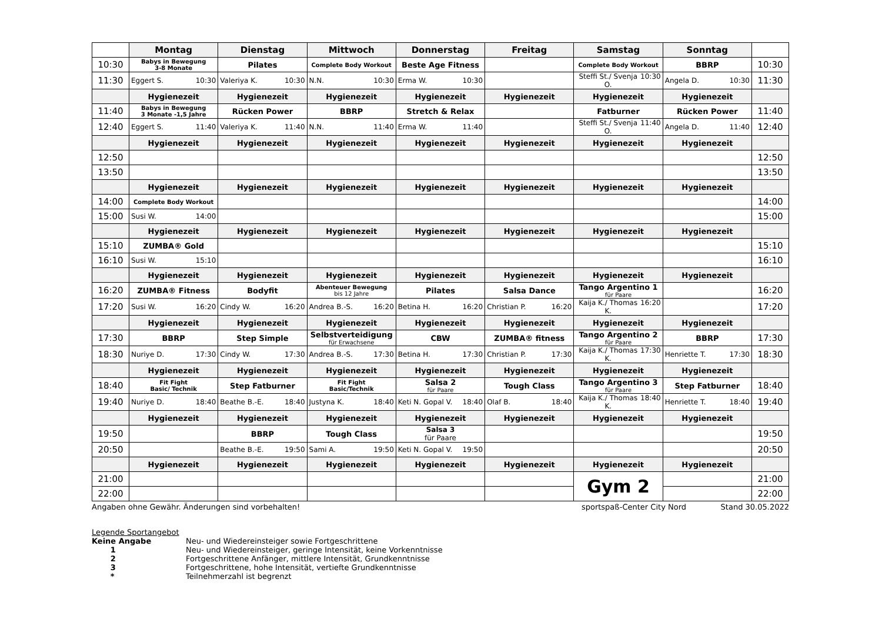| | Montag | Dienstag | Mittwoch | Donnerstag | Freitag | Samstag | Sonntag | |
| --- | --- | --- | --- | --- | --- | --- | --- | --- |
| 10:30 | Babys in Bewegung 3-8 Monate | Pilates | Complete Body Workout | Beste Age Fitness | | Complete Body Workout | BBRP | 10:30 |
| 11:30 | Eggert S. 10:30 | Valeriya K. 10:30 | N.N. 10:30 | Erma W. 10:30 | | Steffi St./ Svenja O. 10:30 | Angela D. 10:30 | 11:30 |
| | Hygienezeit | Hygienezeit | Hygienezeit | Hygienezeit | Hygienezeit | Hygienezeit | Hygienezeit | |
| 11:40 | Babys in Bewegung 3 Monate -1,5 Jahre | Rücken Power | BBRP | Stretch & Relax | | Fatburner | Rücken Power | 11:40 |
| 12:40 | Eggert S. 11:40 | Valeriya K. 11:40 | N.N. 11:40 | Erma W. 11:40 | | Steffi St./ Svenja O. 11:40 | Angela D. 11:40 | 12:40 |
| | Hygienezeit | Hygienezeit | Hygienezeit | Hygienezeit | Hygienezeit | Hygienezeit | Hygienezeit | |
| 12:50 | | | | | | | | 12:50 |
| 13:50 | | | | | | | | 13:50 |
| | Hygienezeit | Hygienezeit | Hygienezeit | Hygienezeit | Hygienezeit | Hygienezeit | Hygienezeit | |
| 14:00 | Complete Body Workout | | | | | | | 14:00 |
| 15:00 | Susi W. 14:00 | | | | | | | 15:00 |
| | Hygienezeit | Hygienezeit | Hygienezeit | Hygienezeit | Hygienezeit | Hygienezeit | Hygienezeit | |
| 15:10 | ZUMBA® Gold | | | | | | | 15:10 |
| 16:10 | Susi W. 15:10 | | | | | | | 16:10 |
| | Hygienezeit | Hygienezeit | Hygienezeit | Hygienezeit | Hygienezeit | Hygienezeit | Hygienezeit | |
| 16:20 | ZUMBA® Fitness | Bodyfit | Abenteuer Bewegung bis 12 Jahre | Pilates | Salsa Dance | Tango Argentino 1 für Paare | | 16:20 |
| 17:20 | Susi W. 16:20 | Cindy W. 16:20 | Andrea B.-S. 16:20 | Betina H. 16:20 | Christian P. 16:20 | Kaija K./ Thomas K. 16:20 | | 17:20 |
| | Hygienezeit | Hygienezeit | Hygienezeit | Hygienezeit | Hygienezeit | Hygienezeit | Hygienezeit | |
| 17:30 | BBRP | Step Simple | Selbstverteidigung für Erwachsene | CBW | ZUMBA® fitness | Tango Argentino 2 für Paare | BBRP | 17:30 |
| 18:30 | Nuriye D. 17:30 | Cindy W. 17:30 | Andrea B.-S. 17:30 | Betina H. 17:30 | Christian P. 17:30 | Kaija K./ Thomas K. 17:30 | Henriette T. 17:30 | 18:30 |
| | Hygienezeit | Hygienezeit | Hygienezeit | Hygienezeit | Hygienezeit | Hygienezeit | Hygienezeit | |
| 18:40 | Fit Fight Basic/ Technik | Step Fatburner | Fit Fight Basic/Technik | Salsa 2 für Paare | Tough Class | Tango Argentino 3 für Paare | Step Fatburner | 18:40 |
| 19:40 | Nuriye D. 18:40 | Beathe B.-E. 18:40 | Justyna K. 18:40 | Keti N. Gopal V. 18:40 | Olaf B. 18:40 | Kaija K./ Thomas K. 18:40 | Henriette T. 18:40 | 19:40 |
| | Hygienezeit | Hygienezeit | Hygienezeit | Hygienezeit | Hygienezeit | Hygienezeit | Hygienezeit | |
| 19:50 | | BBRP | Tough Class | Salsa 3 für Paare | | | | 19:50 |
| 20:50 | | Beathe B.-E. 19:50 | Sami A. 19:50 | Keti N. Gopal V. 19:50 | | | | 20:50 |
| | Hygienezeit | Hygienezeit | Hygienezeit | Hygienezeit | Hygienezeit | Hygienezeit | Hygienezeit | |
| 21:00 | | | | | | Gym 2 | | 21:00 |
| 22:00 | | | | | | | | 22:00 |
Angaben ohne Gewähr. Änderungen sind vorbehalten! sportspaß-Center City Nord Stand 30.05.2022
Legende Sportangebot
Keine Angabe Neu- und Wiedereinsteiger sowie Fortgeschrittene
1 Neu- und Wiedereinsteiger, geringe Intensität, keine Vorkenntnisse
2 Fortgeschrittene Anfänger, mittlere Intensität, Grundkenntnisse
3 Fortgeschrittene, hohe Intensität, vertiefte Grundkenntnisse
* Teilnehmerzahl ist begrenzt